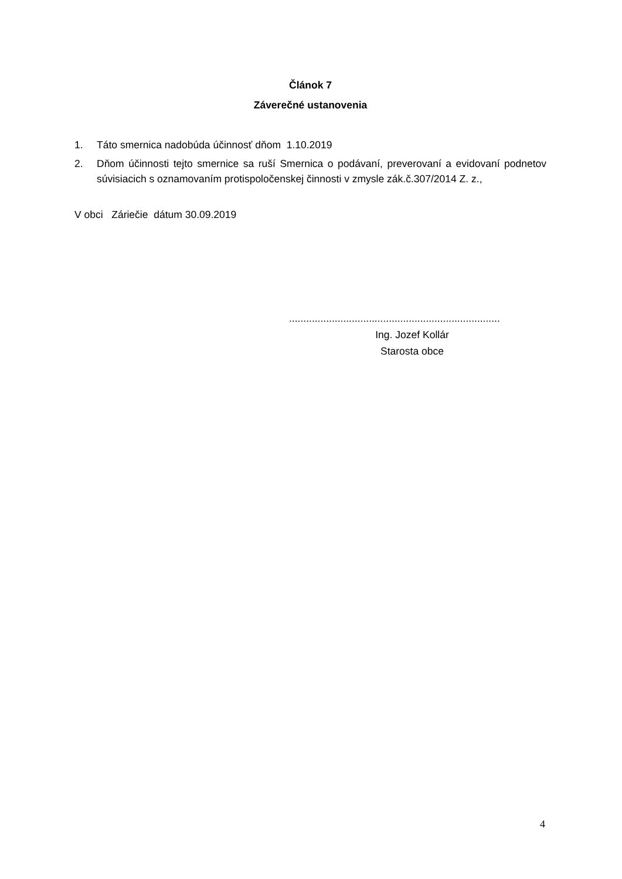Článok 7
Záverečné ustanovenia
1. Táto smernica nadobúda účinnosť dňom 1.10.2019
2. Dňom účinnosti tejto smernice sa ruší Smernica o podávaní, preverovaní a evidovaní podnetov súvisiacich s oznamovaním protispoločenskej činnosti v zmysle zák.č.307/2014 Z. z.,
V obci Záriečie dátum 30.09.2019
..........................................................................
Ing. Jozef Kollár
Starosta obce
4